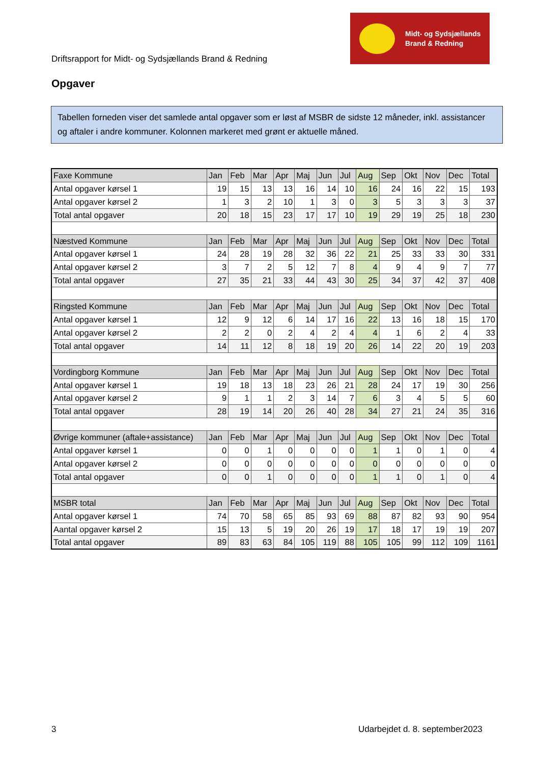Driftsrapport for Midt- og Sydsjællands Brand & Redning
Midt- og Sydsjællands
Brand & Redning
Opgaver
Tabellen forneden viser det samlede antal opgaver som er løst af MSBR de sidste 12 måneder, inkl. assistancer og aftaler i andre kommuner. Kolonnen markeret med grønt er aktuelle måned.
| Faxe Kommune | Jan | Feb | Mar | Apr | Maj | Jun | Jul | Aug | Sep | Okt | Nov | Dec | Total |
| --- | --- | --- | --- | --- | --- | --- | --- | --- | --- | --- | --- | --- | --- |
| Antal opgaver kørsel 1 | 19 | 15 | 13 | 13 | 16 | 14 | 10 | 16 | 24 | 16 | 22 | 15 | 193 |
| Antal opgaver kørsel 2 | 1 | 3 | 2 | 10 | 1 | 3 | 0 | 3 | 5 | 3 | 3 | 3 | 37 |
| Total antal opgaver | 20 | 18 | 15 | 23 | 17 | 17 | 10 | 19 | 29 | 19 | 25 | 18 | 230 |
| Næstved Kommune | Jan | Feb | Mar | Apr | Maj | Jun | Jul | Aug | Sep | Okt | Nov | Dec | Total |
| Antal opgaver kørsel 1 | 24 | 28 | 19 | 28 | 32 | 36 | 22 | 21 | 25 | 33 | 33 | 30 | 331 |
| Antal opgaver kørsel 2 | 3 | 7 | 2 | 5 | 12 | 7 | 8 | 4 | 9 | 4 | 9 | 7 | 77 |
| Total antal opgaver | 27 | 35 | 21 | 33 | 44 | 43 | 30 | 25 | 34 | 37 | 42 | 37 | 408 |
| Ringsted Kommune | Jan | Feb | Mar | Apr | Maj | Jun | Jul | Aug | Sep | Okt | Nov | Dec | Total |
| Antal opgaver kørsel 1 | 12 | 9 | 12 | 6 | 14 | 17 | 16 | 22 | 13 | 16 | 18 | 15 | 170 |
| Antal opgaver kørsel 2 | 2 | 2 | 0 | 2 | 4 | 2 | 4 | 4 | 1 | 6 | 2 | 4 | 33 |
| Total antal opgaver | 14 | 11 | 12 | 8 | 18 | 19 | 20 | 26 | 14 | 22 | 20 | 19 | 203 |
| Vordingborg Kommune | Jan | Feb | Mar | Apr | Maj | Jun | Jul | Aug | Sep | Okt | Nov | Dec | Total |
| Antal opgaver kørsel 1 | 19 | 18 | 13 | 18 | 23 | 26 | 21 | 28 | 24 | 17 | 19 | 30 | 256 |
| Antal opgaver kørsel 2 | 9 | 1 | 1 | 2 | 3 | 14 | 7 | 6 | 3 | 4 | 5 | 5 | 60 |
| Total antal opgaver | 28 | 19 | 14 | 20 | 26 | 40 | 28 | 34 | 27 | 21 | 24 | 35 | 316 |
| Øvrige kommuner (aftale+assistance) | Jan | Feb | Mar | Apr | Maj | Jun | Jul | Aug | Sep | Okt | Nov | Dec | Total |
| Antal opgaver kørsel 1 | 0 | 0 | 1 | 0 | 0 | 0 | 0 | 1 | 1 | 0 | 1 | 0 | 4 |
| Antal opgaver kørsel 2 | 0 | 0 | 0 | 0 | 0 | 0 | 0 | 0 | 0 | 0 | 0 | 0 | 0 |
| Total antal opgaver | 0 | 0 | 1 | 0 | 0 | 0 | 0 | 1 | 1 | 0 | 1 | 0 | 4 |
| MSBR total | Jan | Feb | Mar | Apr | Maj | Jun | Jul | Aug | Sep | Okt | Nov | Dec | Total |
| Antal opgaver kørsel 1 | 74 | 70 | 58 | 65 | 85 | 93 | 69 | 88 | 87 | 82 | 93 | 90 | 954 |
| Aantal opgaver kørsel 2 | 15 | 13 | 5 | 19 | 20 | 26 | 19 | 17 | 18 | 17 | 19 | 19 | 207 |
| Total antal opgaver | 89 | 83 | 63 | 84 | 105 | 119 | 88 | 105 | 105 | 99 | 112 | 109 | 1161 |
3 Udarbejdet d. 8. september2023